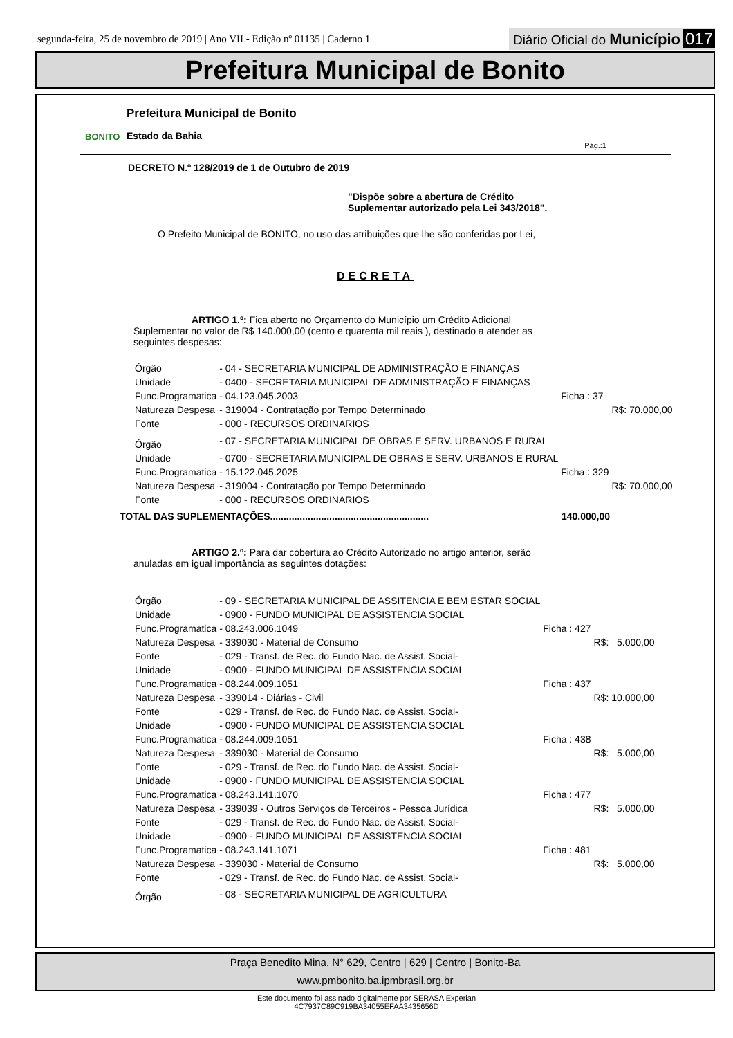segunda-feira, 25 de novembro de 2019 | Ano VII - Edição nº 01135 | Caderno 1
Diário Oficial do Município 017
Prefeitura Municipal de Bonito
BONITO
Prefeitura Municipal de Bonito
Estado da Bahia
Pág.:1
DECRETO N.º 128/2019 de 1 de Outubro de 2019
"Dispõe sobre a abertura de Crédito
Suplementar autorizado pela Lei 343/2018".
O Prefeito Municipal de BONITO, no uso das atribuições que lhe são conferidas por Lei,
DECRETA
ARTIGO 1.º: Fica aberto no Orçamento do Município um Crédito Adicional Suplementar no valor de R$ 140.000,00 (cento e quarenta mil reais ), destinado a atender as seguintes despesas:
| Órgão | - 04 - SECRETARIA MUNICIPAL DE ADMINISTRAÇÃO E FINANÇAS | | | |
| Unidade | - 0400 - SECRETARIA MUNICIPAL DE ADMINISTRAÇÃO E FINANÇAS | | | |
| Func.Programatica | - 04.123.045.2003 | Ficha : 37 | | |
| Natureza Despesa | - 319004 - Contratação por Tempo Determinado | | R$: | 70.000,00 |
| Fonte | - 000 - RECURSOS ORDINARIOS | | | |
| Órgão | - 07 - SECRETARIA MUNICIPAL DE OBRAS E SERV. URBANOS E RURAL | | | |
| Unidade | - 0700 - SECRETARIA MUNICIPAL DE OBRAS E SERV. URBANOS E RURAL | | | |
| Func.Programatica | - 15.122.045.2025 | Ficha : 329 | | |
| Natureza Despesa | - 319004 - Contratação por Tempo Determinado | | R$: | 70.000,00 |
| Fonte | - 000 - RECURSOS ORDINARIOS | | | |
TOTAL DAS SUPLEMENTAÇÕES........................................................... 140.000,00
ARTIGO 2.º: Para dar cobertura ao Crédito Autorizado no artigo anterior, serão anuladas em igual importância as seguintes dotações:
| Órgão | - 09 - SECRETARIA MUNICIPAL DE ASSITENCIA E BEM ESTAR SOCIAL | | | |
| Unidade | - 0900 - FUNDO MUNICIPAL DE ASSISTENCIA SOCIAL | | | |
| Func.Programatica | - 08.243.006.1049 | Ficha : 427 | | |
| Natureza Despesa | - 339030 - Material de Consumo | | R$: | 5.000,00 |
| Fonte | - 029 - Transf. de Rec. do Fundo Nac. de Assist. Social- | | | |
| Unidade | - 0900 - FUNDO MUNICIPAL DE ASSISTENCIA SOCIAL | | | |
| Func.Programatica | - 08.244.009.1051 | Ficha : 437 | | |
| Natureza Despesa | - 339014 - Diárias - Civil | | R$: | 10.000,00 |
| Fonte | - 029 - Transf. de Rec. do Fundo Nac. de Assist. Social- | | | |
| Unidade | - 0900 - FUNDO MUNICIPAL DE ASSISTENCIA SOCIAL | | | |
| Func.Programatica | - 08.244.009.1051 | Ficha : 438 | | |
| Natureza Despesa | - 339030 - Material de Consumo | | R$: | 5.000,00 |
| Fonte | - 029 - Transf. de Rec. do Fundo Nac. de Assist. Social- | | | |
| Unidade | - 0900 - FUNDO MUNICIPAL DE ASSISTENCIA SOCIAL | | | |
| Func.Programatica | - 08.243.141.1070 | Ficha : 477 | | |
| Natureza Despesa | - 339039 - Outros Serviços de Terceiros - Pessoa Jurídica | | R$: | 5.000,00 |
| Fonte | - 029 - Transf. de Rec. do Fundo Nac. de Assist. Social- | | | |
| Unidade | - 0900 - FUNDO MUNICIPAL DE ASSISTENCIA SOCIAL | | | |
| Func.Programatica | - 08.243.141.1071 | Ficha : 481 | | |
| Natureza Despesa | - 339030 - Material de Consumo | | R$: | 5.000,00 |
| Fonte | - 029 - Transf. de Rec. do Fundo Nac. de Assist. Social- | | | |
| Órgão | - 08 - SECRETARIA MUNICIPAL DE AGRICULTURA | | | |
Praça Benedito Mina, N° 629, Centro | 629 | Centro | Bonito-Ba
www.pmbonito.ba.ipmbrasil.org.br
Este documento foi assinado digitalmente por SERASA Experian
4C7937C89C919BA34055EFAA3435656D